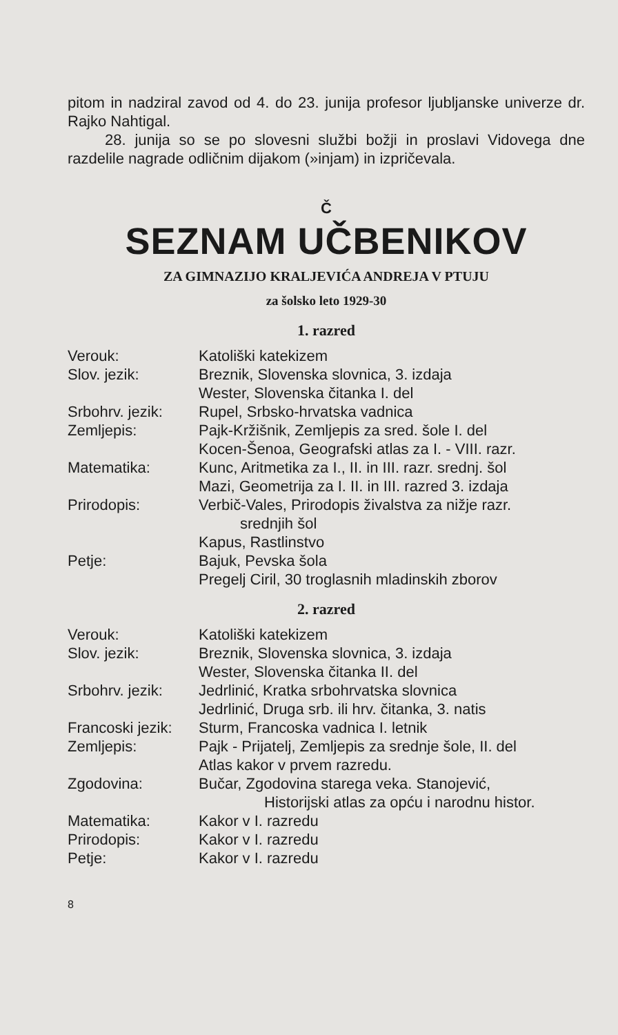pitom in nadziral zavod od 4. do 23. junija profesor ljubljanske univerze dr. Rajko Nahtigal.
28. junija so se po slovesni službi božji in proslavi Vidovega dne razdelile nagrade odličnim dijakom (»injam) in izpričevala.
Č
SEZNAM UČBENIKOV
ZA GIMNAZIJO KRALJEVIĆA ANDREJA V PTUJU
za šolsko leto 1929-30
1. razred
| Verouk: | Katoliški katekizem |
| Slov. jezik: | Breznik, Slovenska slovnica, 3. izdaja Wester, Slovenska čitanka I. del |
| Srbohrv. jezik: | Rupel, Srbsko-hrvatska vadnica |
| Zemljepis: | Pajk-Kržišnik, Zemljepis za sred. šole I. del Kocen-Šenoa, Geografski atlas za I. - VIII. razr. |
| Matematika: | Kunc, Aritmetika za I., II. in III. razr. srednj. šol Mazi, Geometrija za I. II. in III. razred 3. izdaja |
| Prirodopis: | Verbič-Vales, Prirodopis živalstva za nižje razr. srednjih šol Kapus, Rastlinstvo |
| Petje: | Bajuk, Pevska šola Pregelj Ciril, 30 troglasnih mladinskih zborov |
2. razred
| Verouk: | Katoliški katekizem |
| Slov. jezik: | Breznik, Slovenska slovnica, 3. izdaja Wester, Slovenska čitanka II. del |
| Srbohrv. jezik: | Jedrlinić, Kratka srbohrvatska slovnica Jedrlinić, Druga srb. ili hrv. čitanka, 3. natis |
| Francoski jezik: | Sturm, Francoska vadnica I. letnik |
| Zemljepis: | Pajk - Prijatelj, Zemljepis za srednje šole, II. del Atlas kakor v prvem razredu. |
| Zgodovina: | Bučar, Zgodovina starega veka. Stanojević, Historijski atlas za opću i narodnu histor. |
| Matematika: | Kakor v I. razredu |
| Prirodopis: | Kakor v I. razredu |
| Petje: | Kakor v I. razredu |
8